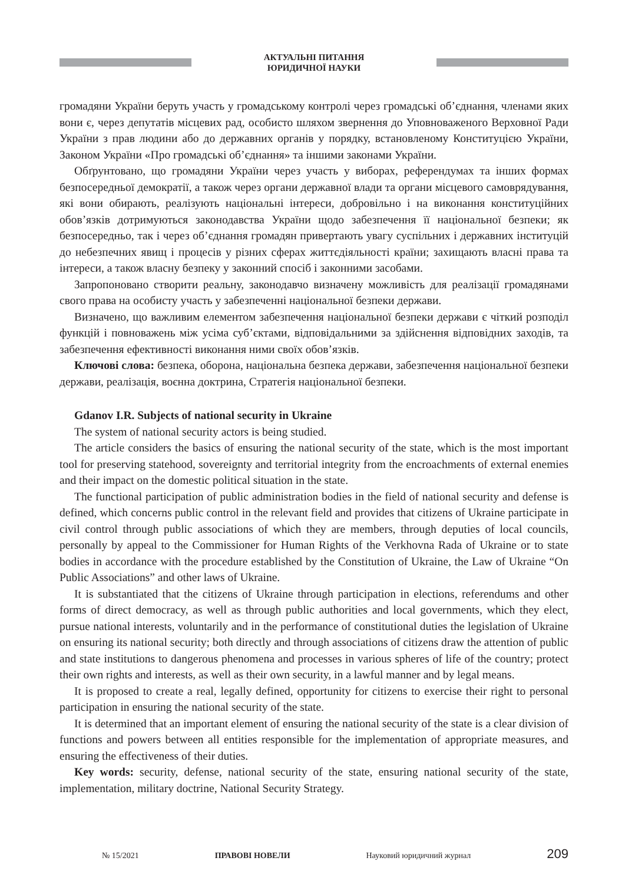АКТУАЛЬНІ ПИТАННЯ
ЮРИДИЧНОЇ НАУКИ
громадяни України беруть участь у громадському контролі через громадські об’єднання, членами яких вони є, через депутатів місцевих рад, особисто шляхом звернення до Уповноваженого Верховної Ради України з прав людини або до державних органів у порядку, встановленому Конституцією України, Законом України «Про громадські об’єднання» та іншими законами України.
Обґрунтовано, що громадяни України через участь у виборах, референдумах та інших формах безпосередньої демократії, а також через органи державної влади та органи місцевого самоврядування, які вони обирають, реалізують національні інтереси, добровільно і на виконання конституційних обов’язків дотримуються законодавства України щодо забезпечення її національної безпеки; як безпосередньо, так і через об’єднання громадян привертають увагу суспільних і державних інституцій до небезпечних явищ і процесів у різних сферах життєдіяльності країни; захищають власні права та інтереси, а також власну безпеку у законний спосіб і законними засобами.
Запропоновано створити реальну, законодавчо визначену можливість для реалізації громадянами свого права на особисту участь у забезпеченні національної безпеки держави.
Визначено, що важливим елементом забезпечення національної безпеки держави є чіткий розподіл функцій і повноважень між усіма суб’єктами, відповідальними за здійснення відповідних заходів, та забезпечення ефективності виконання ними своїх обов’язків.
Ключові слова: безпека, оборона, національна безпека держави, забезпечення національної безпеки держави, реалізація, воєнна доктрина, Стратегія національної безпеки.
Gdanov I.R. Subjects of national security in Ukraine
The system of national security actors is being studied.
The article considers the basics of ensuring the national security of the state, which is the most important tool for preserving statehood, sovereignty and territorial integrity from the encroachments of external enemies and their impact on the domestic political situation in the state.
The functional participation of public administration bodies in the field of national security and defense is defined, which concerns public control in the relevant field and provides that citizens of Ukraine participate in civil control through public associations of which they are members, through deputies of local councils, personally by appeal to the Commissioner for Human Rights of the Verkhovna Rada of Ukraine or to state bodies in accordance with the procedure established by the Constitution of Ukraine, the Law of Ukraine “On Public Associations” and other laws of Ukraine.
It is substantiated that the citizens of Ukraine through participation in elections, referendums and other forms of direct democracy, as well as through public authorities and local governments, which they elect, pursue national interests, voluntarily and in the performance of constitutional duties the legislation of Ukraine on ensuring its national security; both directly and through associations of citizens draw the attention of public and state institutions to dangerous phenomena and processes in various spheres of life of the country; protect their own rights and interests, as well as their own security, in a lawful manner and by legal means.
It is proposed to create a real, legally defined, opportunity for citizens to exercise their right to personal participation in ensuring the national security of the state.
It is determined that an important element of ensuring the national security of the state is a clear division of functions and powers between all entities responsible for the implementation of appropriate measures, and ensuring the effectiveness of their duties.
Key words: security, defense, national security of the state, ensuring national security of the state, implementation, military doctrine, National Security Strategy.
№ 15/2021 ПРАВОВІ НОВЕЛИ Науковий юридичний журнал 209